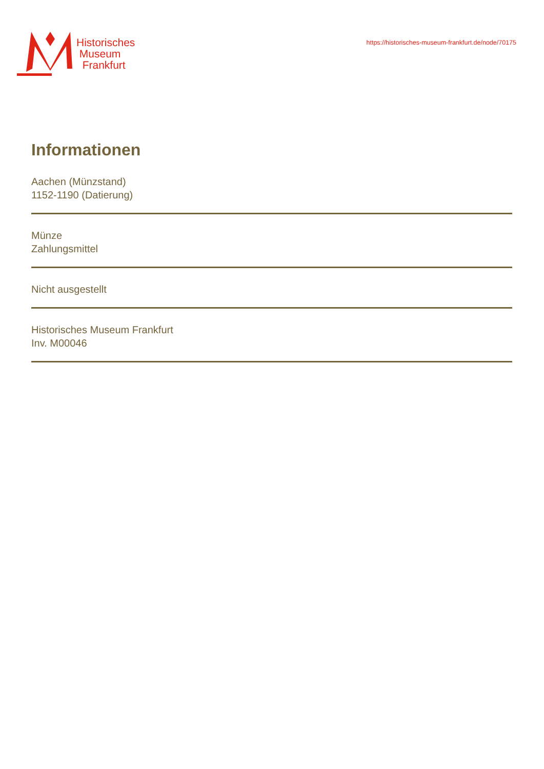Historisches
Museum
Frankfurt
https://historisches-museum-frankfurt.de/node/70175
Informationen
Aachen (Münzstand)
1152-1190 (Datierung)
Münze
Zahlungsmittel
Nicht ausgestellt
Historisches Museum Frankfurt
Inv. M00046